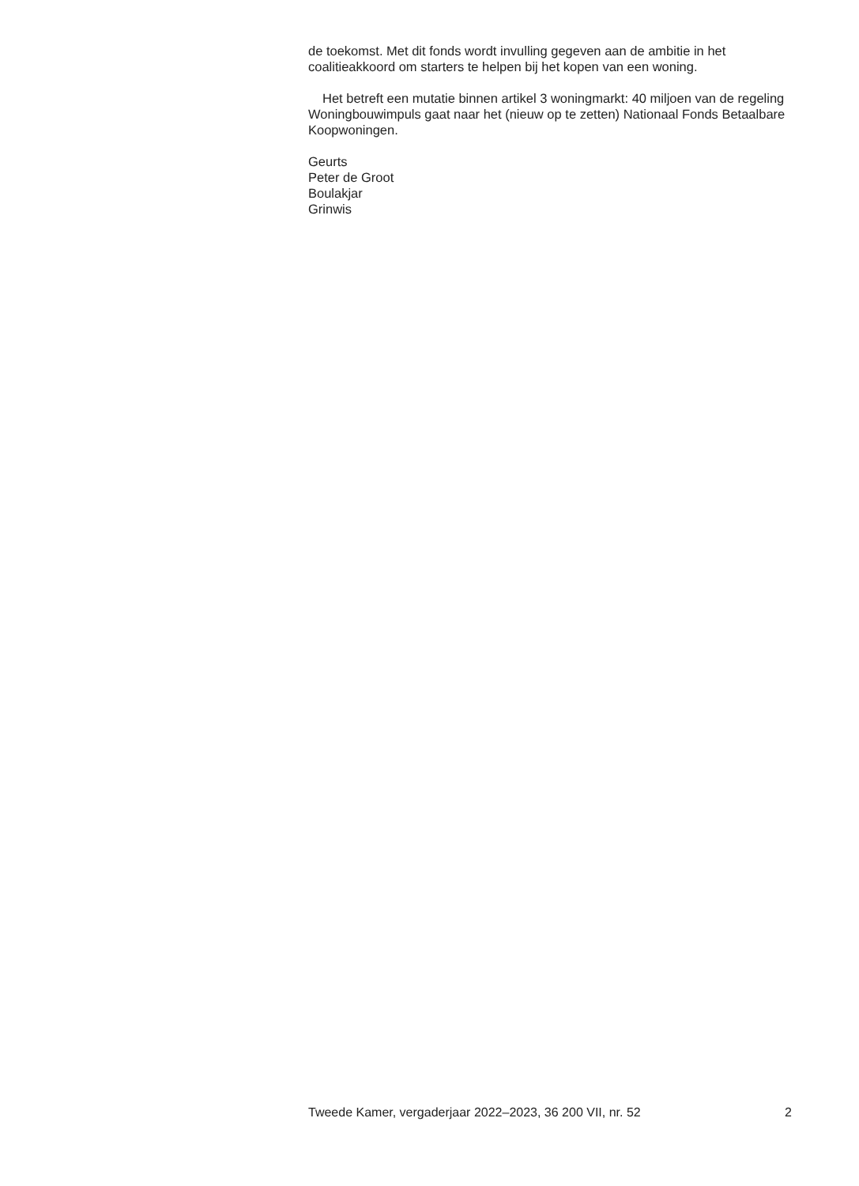de toekomst. Met dit fonds wordt invulling gegeven aan de ambitie in het coalitieakkoord om starters te helpen bij het kopen van een woning.
Het betreft een mutatie binnen artikel 3 woningmarkt: 40 miljoen van de regeling Woningbouwimpuls gaat naar het (nieuw op te zetten) Nationaal Fonds Betaalbare Koopwoningen.
Geurts
Peter de Groot
Boulakjar
Grinwis
Tweede Kamer, vergaderjaar 2022–2023, 36 200 VII, nr. 52 2